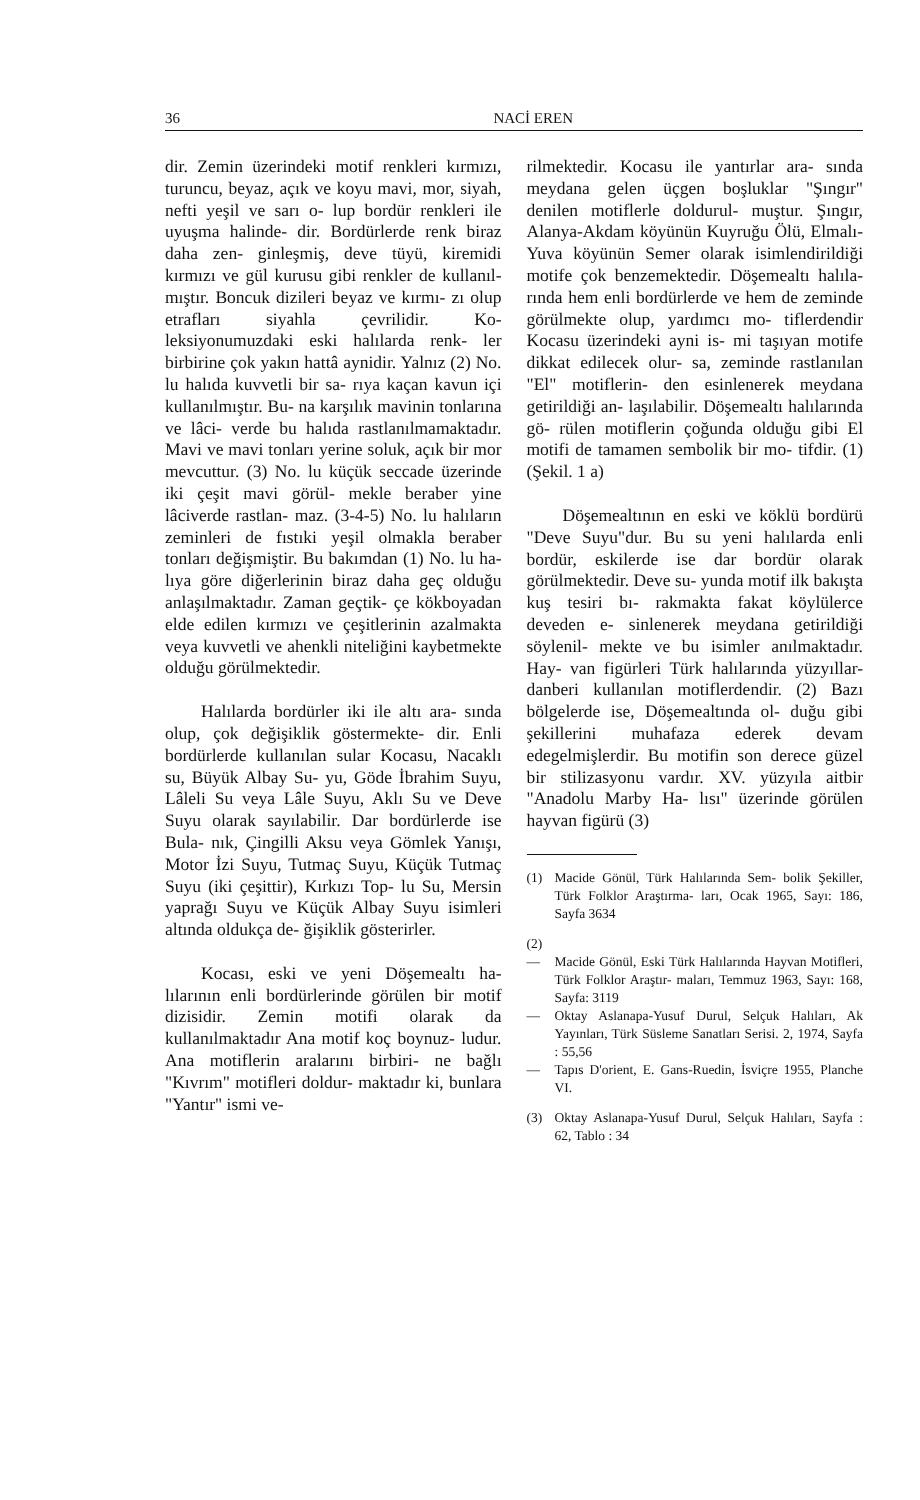36 NACİ EREN
dir. Zemin üzerindeki motif renkleri kırmızı, turuncu, beyaz, açık ve koyu mavi, mor, siyah, nefti yeşil ve sarı o- lup bordür renkleri ile uyuşma halinde- dir. Bordürlerde renk biraz daha zen- ginleşmiş, deve tüyü, kiremidi kırmızı ve gül kurusu gibi renkler de kullanıl- mıştır. Boncuk dizileri beyaz ve kırmı- zı olup etrafları siyahla çevrilidir. Ko- leksiyonumuzdaki eski halılarda renk- ler birbirine çok yakın hattâ aynidir. Yalnız (2) No. lu halıda kuvvetli bir sa- rıya kaçan kavun içi kullanılmıştır. Bu- na karşılık mavinin tonlarına ve lâci- verde bu halıda rastlanılmamaktadır. Mavi ve mavi tonları yerine soluk, açık bir mor mevcuttur. (3) No. lu küçük seccade üzerinde iki çeşit mavi görül- mekle beraber yine lâciverde rastlan- maz. (3-4-5) No. lu halıların zeminleri de fıstıki yeşil olmakla beraber tonları değişmiştir. Bu bakımdan (1) No. lu ha- lıya göre diğerlerinin biraz daha geç olduğu anlaşılmaktadır. Zaman geçtik- çe kökboyadan elde edilen kırmızı ve çeşitlerinin azalmakta veya kuvvetli ve ahenkli niteliğini kaybetmekte olduğu görülmektedir.
Halılarda bordürler iki ile altı ara- sında olup, çok değişiklik göstermekte- dir. Enli bordürlerde kullanılan sular Kocasu, Nacaklı su, Büyük Albay Su- yu, Göde İbrahim Suyu, Lâleli Su veya Lâle Suyu, Aklı Su ve Deve Suyu olarak sayılabilir. Dar bordürlerde ise Bula- nık, Çingilli Aksu veya Gömlek Yanışı, Motor İzi Suyu, Tutmaç Suyu, Küçük Tutmaç Suyu (iki çeşittir), Kırkızı Top- lu Su, Mersin yaprağı Suyu ve Küçük Albay Suyu isimleri altında oldukça de- ğişiklik gösterirler.
Kocası, eski ve yeni Döşemealtı ha- lılarının enli bordürlerinde görülen bir motif dizisidir. Zemin motifi olarak da kullanılmaktadır Ana motif koç boynuz- ludur. Ana motiflerin aralarını birbiri- ne bağlı "Kıvrım" motifleri doldur- maktadır ki, bunlara "Yantır" ismi ve-
rilmektedir. Kocasu ile yantırlar ara- sında meydana gelen üçgen boşluklar "Şıngır" denilen motiflerle doldurul- muştur. Şıngır, Alanya-Akdam köyünün Kuyruğu Ölü, Elmalı-Yuva köyünün Semer olarak isimlendirildiği motife çok benzemektedir. Döşemealtı halıla- rında hem enli bordürlerde ve hem de zeminde görülmekte olup, yardımcı mo- tiflerdendir Kocasu üzerindeki ayni is- mi taşıyan motife dikkat edilecek olur- sa, zeminde rastlanılan "El" motiflerin- den esinlenerek meydana getirildiği an- laşılabilir. Döşemealtı halılarında gö- rülen motiflerin çoğunda olduğu gibi El motifi de tamamen sembolik bir mo- tifdir. (1) (Şekil. 1 a)
Döşemealtının en eski ve köklü bordürü "Deve Suyu"dur. Bu su yeni halılarda enli bordür, eskilerde ise dar bordür olarak görülmektedir. Deve su- yunda motif ilk bakışta kuş tesiri bı- rakmakta fakat köylülerce deveden e- sinlenerek meydana getirildiği söylenil- mekte ve bu isimler anılmaktadır. Hay- van figürleri Türk halılarında yüzyıllar- danberi kullanılan motiflerdendir. (2) Bazı bölgelerde ise, Döşemealtında ol- duğu gibi şekillerini muhafaza ederek devam edegelmişlerdir. Bu motifin son derece güzel bir stilizasyonu vardır. XV. yüzyıla aitbir "Anadolu Marby Ha- lısı" üzerinde görülen hayvan figürü (3)
(1) Macide Gönül, Türk Halılarında Sem- bolik Şekiller, Türk Folklor Araştırma- ları, Ocak 1965, Sayı: 186, Sayfa 3634
(2)
— Macide Gönül, Eski Türk Halılarında Hayvan Motifleri, Türk Folklor Araştır- maları, Temmuz 1963, Sayı: 168, Sayfa: 3119
— Oktay Aslanapa-Yusuf Durul, Selçuk Halıları, Ak Yayınları, Türk Süsleme Sanatları Serisi. 2, 1974, Sayfa : 55,56
— Tapıs D'orient, E. Gans-Ruedin, İsviçre 1955, Planche VI.
(3) Oktay Aslanapa-Yusuf Durul, Selçuk Halıları, Sayfa : 62, Tablo : 34